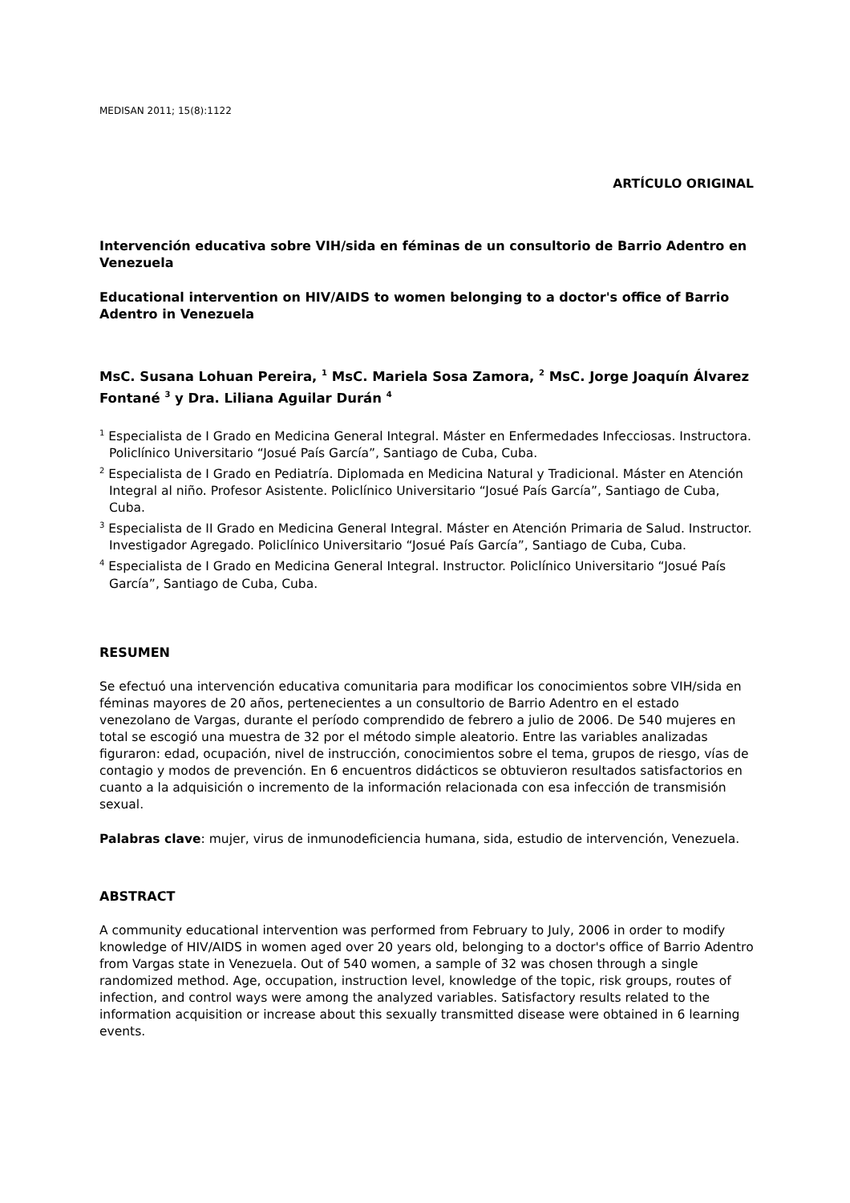MEDISAN 2011; 15(8):1122
ARTÍCULO ORIGINAL
Intervención educativa sobre VIH/sida en féminas de un consultorio de Barrio Adentro en Venezuela
Educational intervention on HIV/AIDS to women belonging to a doctor's office of Barrio Adentro in Venezuela
MsC. Susana Lohuan Pereira, <sup>1</sup> MsC. Mariela Sosa Zamora, <sup>2</sup> MsC. Jorge Joaquín Álvarez Fontané <sup>3</sup> y Dra. Liliana Aguilar Durán <sup>4</sup>
<sup>1</sup> Especialista de I Grado en Medicina General Integral. Máster en Enfermedades Infecciosas. Instructora. Policlínico Universitario “Josué País García”, Santiago de Cuba, Cuba.
<sup>2</sup> Especialista de I Grado en Pediatría. Diplomada en Medicina Natural y Tradicional. Máster en Atención Integral al niño. Profesor Asistente. Policlínico Universitario “Josué País García”, Santiago de Cuba, Cuba.
<sup>3</sup> Especialista de II Grado en Medicina General Integral. Máster en Atención Primaria de Salud. Instructor. Investigador Agregado. Policlínico Universitario “Josué País García”, Santiago de Cuba, Cuba.
<sup>4</sup> Especialista de I Grado en Medicina General Integral. Instructor. Policlínico Universitario “Josué País García”, Santiago de Cuba, Cuba.
RESUMEN
Se efectuó una intervención educativa comunitaria para modificar los conocimientos sobre VIH/sida en féminas mayores de 20 años, pertenecientes a un consultorio de Barrio Adentro en el estado venezolano de Vargas, durante el período comprendido de febrero a julio de 2006. De 540 mujeres en total se escogió una muestra de 32 por el método simple aleatorio. Entre las variables analizadas figuraron: edad, ocupación, nivel de instrucción, conocimientos sobre el tema, grupos de riesgo, vías de contagio y modos de prevención. En 6 encuentros didácticos se obtuvieron resultados satisfactorios en cuanto a la adquisición o incremento de la información relacionada con esa infección de transmisión sexual.
Palabras clave: mujer, virus de inmunodeficiencia humana, sida, estudio de intervención, Venezuela.
ABSTRACT
A community educational intervention was performed from February to July, 2006 in order to modify knowledge of HIV/AIDS in women aged over 20 years old, belonging to a doctor's office of Barrio Adentro from Vargas state in Venezuela. Out of 540 women, a sample of 32 was chosen through a single randomized method. Age, occupation, instruction level, knowledge of the topic, risk groups, routes of infection, and control ways were among the analyzed variables. Satisfactory results related to the information acquisition or increase about this sexually transmitted disease were obtained in 6 learning events.